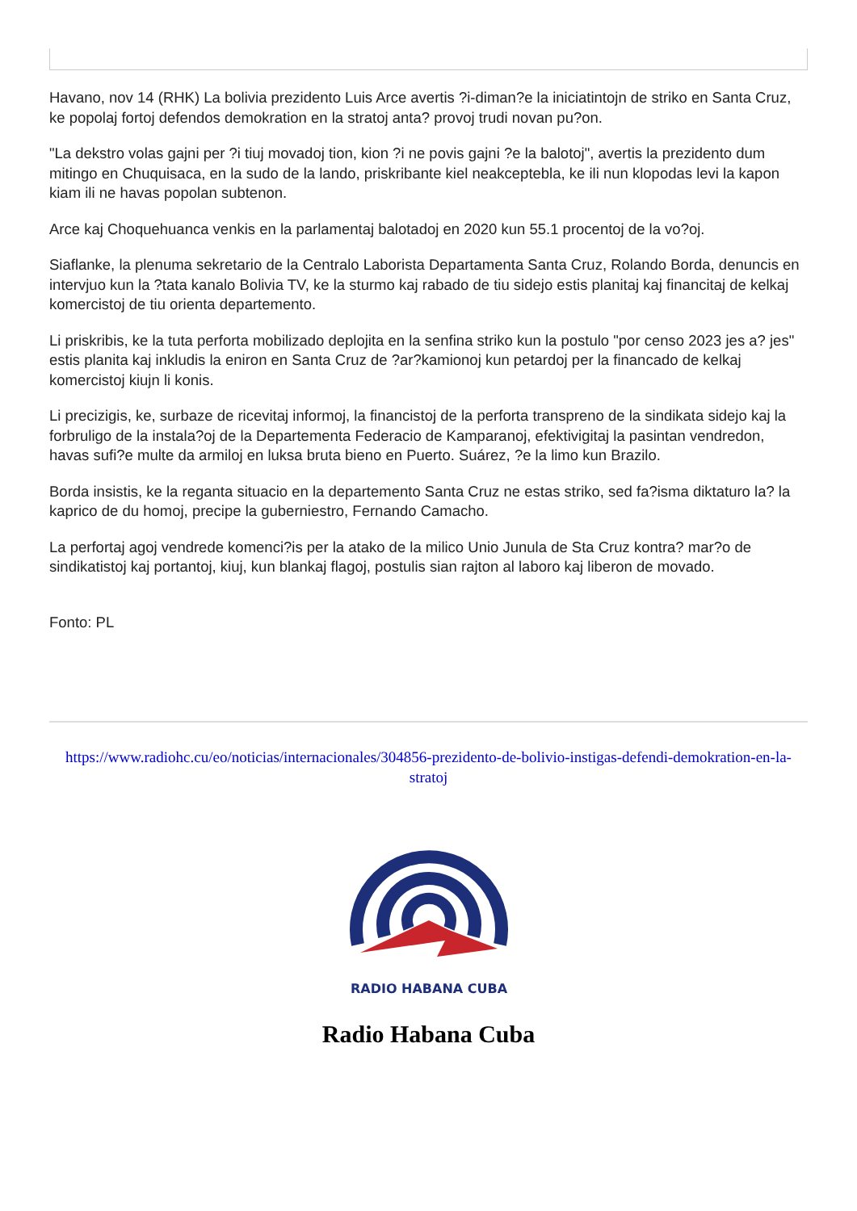Havano, nov 14 (RHK) La bolivia prezidento Luis Arce avertis ?i-diman?e la iniciatintojn de striko en Santa Cruz, ke popolaj fortoj defendos demokration en la stratoj anta? provoj trudi novan pu?on.
"La dekstro volas gajni per ?i tiuj movadoj tion, kion ?i ne povis gajni ?e la balotoj", avertis la prezidento dum mitingo en Chuquisaca, en la sudo de la lando, priskribante kiel neakceptebla, ke ili nun klopodas levi la kapon kiam ili ne havas popolan subtenon.
Arce kaj Choquehuanca venkis en la parlamentaj balotadoj en 2020 kun 55.1 procentoj de la vo?oj.
Siaflanke, la plenuma sekretario de la Centralo Laborista Departamenta Santa Cruz, Rolando Borda, denuncis en intervjuo kun la ?tata kanalo Bolivia TV, ke la sturmo kaj rabado de tiu sidejo estis planitaj kaj financitaj de kelkaj komercistoj de tiu orienta departemento.
Li priskribis, ke la tuta perforta mobilizado deplojita en la senfina striko kun la postulo "por censo 2023 jes a? jes" estis planita kaj inkludis la eniron en Santa Cruz de ?ar?kamionoj kun petardoj per la financado de kelkaj komercistoj kiujn li konis.
Li precizigis, ke, surbaze de ricevitaj informoj, la financistoj de la perforta transpreno de la sindikata sidejo kaj la forbruligo de la instala?oj de la Departementa Federacio de Kamparanoj, efektivigitaj la pasintan vendredon, havas sufi?e multe da armiloj en luksa bruta bieno en Puerto. Suárez, ?e la limo kun Brazilo.
Borda insistis, ke la reganta situacio en la departemento Santa Cruz ne estas striko, sed fa?isma diktaturo la? la kaprico de du homoj, precipe la guberniestro, Fernando Camacho.
La perfortaj agoj vendrede komenci?is per la atako de la milico Unio Junula de Sta Cruz kontra? mar?o de sindikatistoj kaj portantoj, kiuj, kun blankaj flagoj, postulis sian rajton al laboro kaj liberon de movado.
Fonto: PL
https://www.radiohc.cu/eo/noticias/internacionales/304856-prezidento-de-bolivio-instigas-defendi-demokration-en-la-stratoj
RADIO HABANA CUBA
Radio Habana Cuba